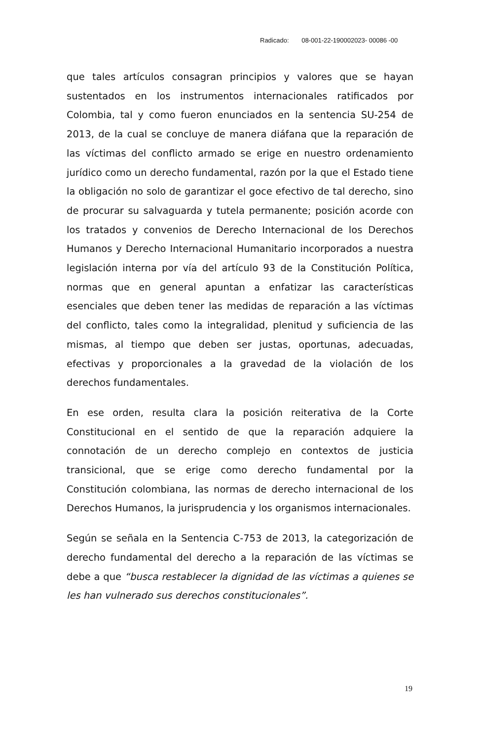Radicado: 08-001-22-190002023- 00086 -00
que tales artículos consagran principios y valores que se hayan sustentados en los instrumentos internacionales ratificados por Colombia, tal y como fueron enunciados en la sentencia SU-254 de 2013, de la cual se concluye de manera diáfana que la reparación de las víctimas del conflicto armado se erige en nuestro ordenamiento jurídico como un derecho fundamental, razón por la que el Estado tiene la obligación no solo de garantizar el goce efectivo de tal derecho, sino de procurar su salvaguarda y tutela permanente; posición acorde con los tratados y convenios de Derecho Internacional de los Derechos Humanos y Derecho Internacional Humanitario incorporados a nuestra legislación interna por vía del artículo 93 de la Constitución Política, normas que en general apuntan a enfatizar las características esenciales que deben tener las medidas de reparación a las víctimas del conflicto, tales como la integralidad, plenitud y suficiencia de las mismas, al tiempo que deben ser justas, oportunas, adecuadas, efectivas y proporcionales a la gravedad de la violación de los derechos fundamentales.
En ese orden, resulta clara la posición reiterativa de la Corte Constitucional en el sentido de que la reparación adquiere la connotación de un derecho complejo en contextos de justicia transicional, que se erige como derecho fundamental por la Constitución colombiana, las normas de derecho internacional de los Derechos Humanos, la jurisprudencia y los organismos internacionales.
Según se señala en la Sentencia C-753 de 2013, la categorización de derecho fundamental del derecho a la reparación de las víctimas se debe a que “busca restablecer la dignidad de las víctimas a quienes se les han vulnerado sus derechos constitucionales”.
19